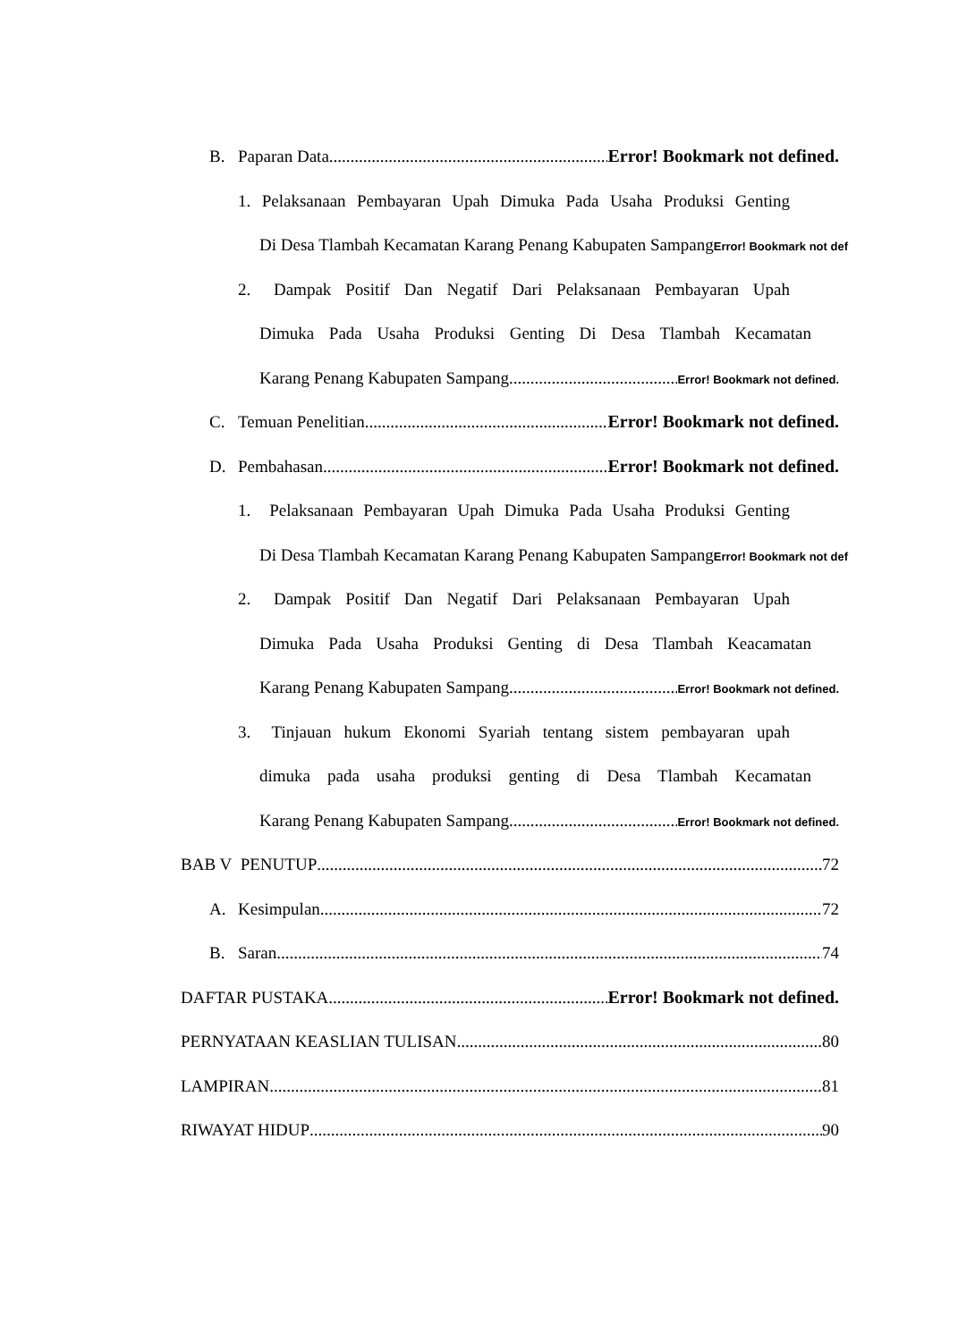B. Paparan Data Error! Bookmark not defined.
1. Pelaksanaan Pembayaran Upah Dimuka Pada Usaha Produksi Genting
Di Desa Tlambah Kecamatan Karang Penang Kabupaten Sampang Error! Bookmark not def
2. Dampak Positif Dan Negatif Dari Pelaksanaan Pembayaran Upah
Dimuka Pada Usaha Produksi Genting Di Desa Tlambah Kecamatan
Karang Penang Kabupaten Sampang Error! Bookmark not defined.
C. Temuan Penelitian Error! Bookmark not defined.
D. Pembahasan Error! Bookmark not defined.
1. Pelaksanaan Pembayaran Upah Dimuka Pada Usaha Produksi Genting
Di Desa Tlambah Kecamatan Karang Penang Kabupaten Sampang Error! Bookmark not def
2. Dampak Positif Dan Negatif Dari Pelaksanaan Pembayaran Upah
Dimuka Pada Usaha Produksi Genting di Desa Tlambah Keacamatan
Karang Penang Kabupaten Sampang Error! Bookmark not defined.
3. Tinjauan hukum Ekonomi Syariah tentang sistem pembayaran upah
dimuka pada usaha produksi genting di Desa Tlambah Kecamatan
Karang Penang Kabupaten Sampang Error! Bookmark not defined.
BAB V PENUTUP 72
A. Kesimpulan 72
B. Saran 74
DAFTAR PUSTAKA Error! Bookmark not defined.
PERNYATAAN KEASLIAN TULISAN 80
LAMPIRAN 81
RIWAYAT HIDUP 90